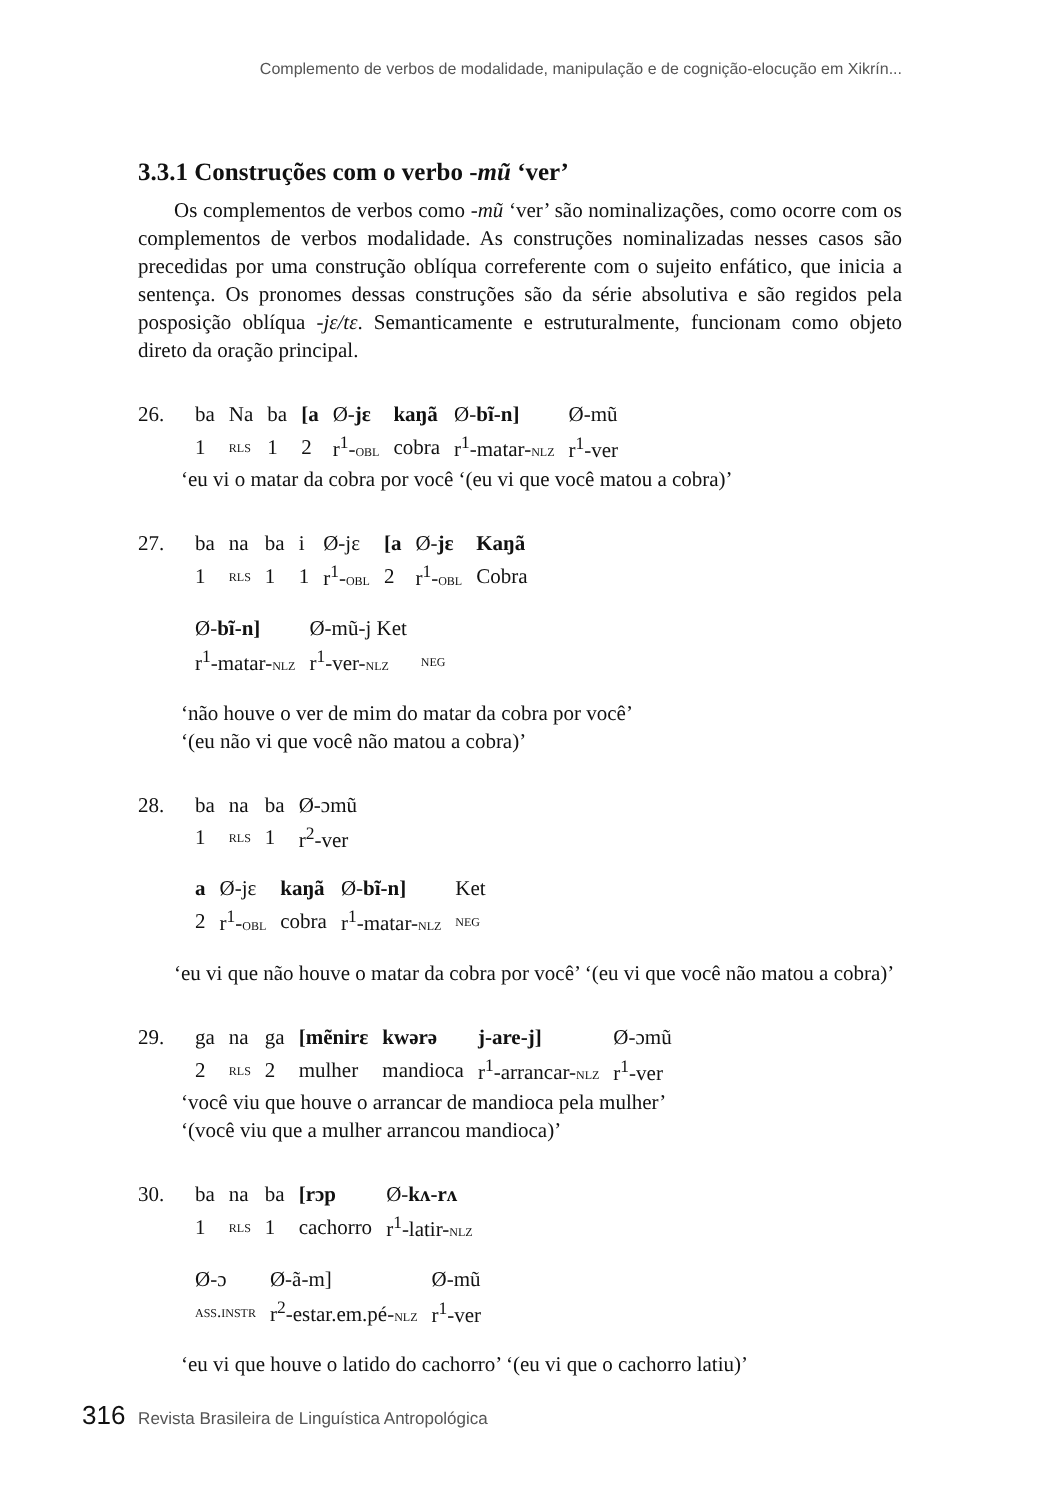Complemento de verbos de modalidade, manipulação e de cognição-elocução em Xikrín...
3.3.1 Construções com o verbo -mũ ‘ver’
Os complementos de verbos como -mũ ‘ver’ são nominalizações, como ocorre com os complementos de verbos modalidade. As construções nominalizadas nesses casos são precedidas por uma construção oblíqua correferente com o sujeito enfático, que inicia a sentença. Os pronomes dessas construções são da série absolutiva e são regidos pela posposição oblíqua -jɛ/tɛ. Semanticamente e estruturalmente, funcionam como objeto direto da oração principal.
| 26. | ba | Na | ba | [a | Ø- jɛ | kaŋã | Ø- bĩ-n] | Ø-mũ |
| | 1 | rls | 1 | 2 | r<sup>1</sup>- obl | cobra | r<sup>1</sup>-matar- nlz | r<sup>1</sup>-ver |
‘eu vi o matar da cobra por você ‘(eu vi que você matou a cobra)’
| 27. | ba | na | ba | i | Ø-jɛ | [a | Ø- jɛ | Kaŋã |
| | 1 | rls | 1 | 1 | r<sup>1</sup>- obl | 2 | r<sup>1</sup>- obl | Cobra |
| | Ø- bĩ-n] | Ø-mũ-j Ket | |
| | r<sup>1</sup>-matar- nlz | r<sup>1</sup>-ver- nlz | neg |
‘não houve o ver de mim do matar da cobra por você’
‘(eu não vi que você não matou a cobra)’
| 28. | ba | na | ba | Ø-ɔmũ |
| | 1 | rls | 1 | r<sup>2</sup>-ver |
| | a | Ø-jɛ | kaŋã | Ø- bĩ-n] | Ket |
| | 2 | r<sup>1</sup>- obl | cobra | r<sup>1</sup>-matar- nlz | neg |
‘eu vi que não houve o matar da cobra por você’ ‘(eu vi que você não matou a cobra)’
| 29. | ga | na | ga | [mẽnirɛ | kwərə | j-are-j] | Ø-ɔmũ |
| | 2 | rls | 2 | mulher | mandioca | r<sup>1</sup>-arrancar- nlz | r<sup>1</sup>-ver |
‘você viu que houve o arrancar de mandioca pela mulher’
‘(você viu que a mulher arrancou mandioca)’
| 30. | ba | na | ba | [rɔp | Ø- kʌ-rʌ |
| | 1 | rls | 1 | cachorro | r<sup>1</sup>-latir- nlz |
| | Ø-ɔ | Ø-ã-m] | Ø-mũ |
| | ass.instr | r<sup>2</sup>-estar.em.pé- nlz | r<sup>1</sup>-ver |
‘eu vi que houve o latido do cachorro’ ‘(eu vi que o cachorro latiu)’
316 Revista Brasileira de Linguística Antropológica